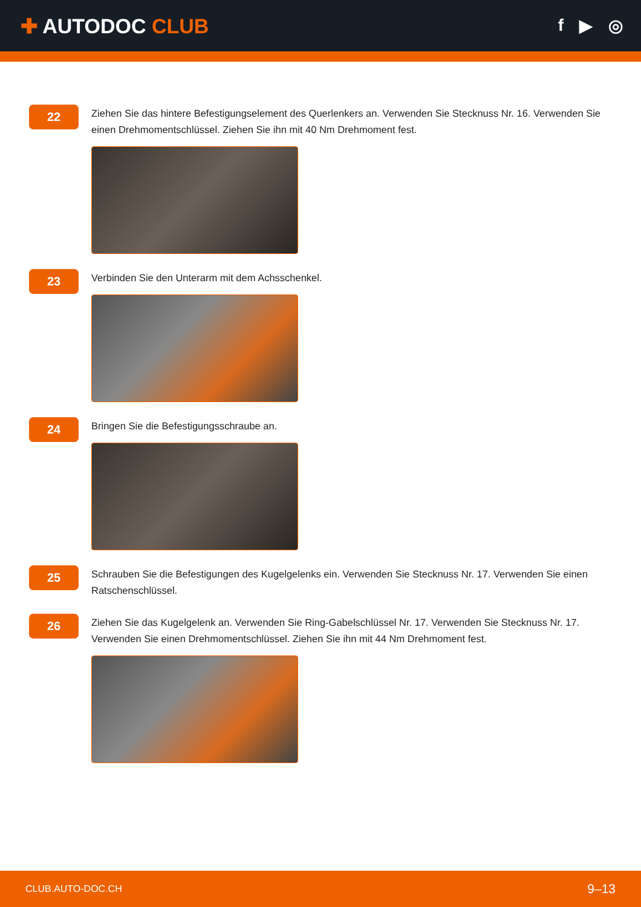✚ AUTODOC CLUB
f ▶ ◎
22
Ziehen Sie das hintere Befestigungselement des Querlenkers an. Verwenden Sie Stecknuss Nr. 16. Verwenden Sie einen Drehmomentschlüssel. Ziehen Sie ihn mit 40 Nm Drehmoment fest.
23
Verbinden Sie den Unterarm mit dem Achsschenkel.
24
Bringen Sie die Befestigungsschraube an.
25
Schrauben Sie die Befestigungen des Kugelgelenks ein. Verwenden Sie Stecknuss Nr. 17. Verwenden Sie einen Ratschenschlüssel.
26
Ziehen Sie das Kugelgelenk an. Verwenden Sie Ring-Gabelschlüssel Nr. 17. Verwenden Sie Stecknuss Nr. 17. Verwenden Sie einen Drehmomentschlüssel. Ziehen Sie ihn mit 44 Nm Drehmoment fest.
CLUB.AUTO-DOC.CH 9–13